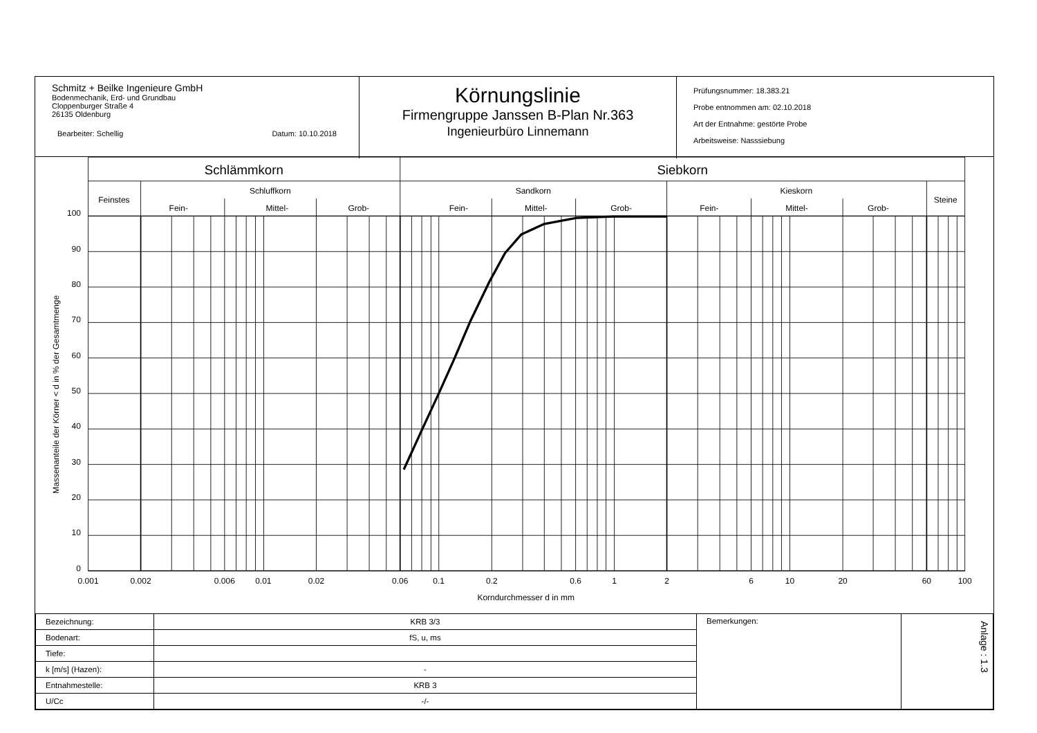Schmitz + Beilke Ingenieure GmbH
Bodenmechanik, Erd- und Grundbau
Cloppenburger Straße 4
26135 Oldenburg
Bearbeiter: Schellig Datum: 10.10.2018
Körnungslinie
Firmengruppe Janssen B-Plan Nr.363
Ingenieurbüro Linnemann
Prüfungsnummer: 18.383.21
Probe entnommen am: 02.10.2018
Art der Entnahme: gestörte Probe
Arbeitsweise: Nasssiebung
Schlämmkorn
Siebkorn
Feinstes
Schluffkorn
Sandkorn
Kieskorn
Steine
Fein-
Mittel-
Grob-
Fein-
Mittel-
Grob-
Fein-
Mittel-
Grob-
100
90
80
70
60
50
40
30
20
10
0
0.001
0.002
0.006
0.01
0.02
0.06
0.1
0.2
0.6
1
2
6
10
20
60
100
Korndurchmesser d in mm
Massenanteile der Körner < d in % der Gesamtmenge
| Bezeichnung: | KRB 3/3 | Bemerkungen: | Anlage : 1.3 |
| Bodenart: | fS, u, ms | | |
| Tiefe: | | | |
| k [m/s] (Hazen): | - | | |
| Entnahmestelle: | KRB 3 | | |
| U/Cc | -/- | | |